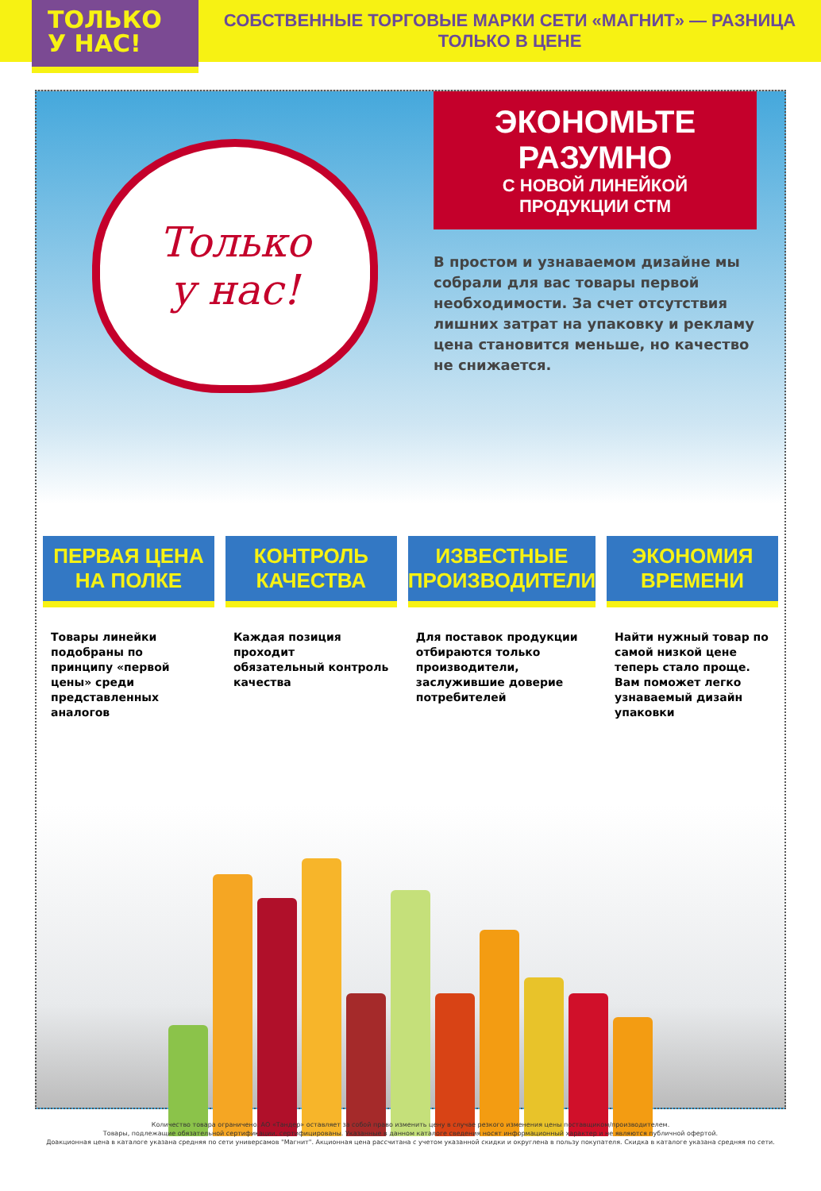ТОЛЬКО
У НАС!
СОБСТВЕННЫЕ ТОРГОВЫЕ МАРКИ СЕТИ «МАГНИТ» — РАЗНИЦА ТОЛЬКО В ЦЕНЕ
Только
у нас!
ЭКОНОМЬТЕ РАЗУМНО
С НОВОЙ ЛИНЕЙКОЙ ПРОДУКЦИИ СТМ
В простом и узнаваемом дизайне мы собрали для вас товары первой необходимости. За счет отсутствия лишних затрат на упаковку и рекламу цена становится меньше, но качество не снижается.
ПЕРВАЯ ЦЕНА
НА ПОЛКЕ
Товары линейки подобраны по принципу «первой цены» среди представленных аналогов
КОНТРОЛЬ
КАЧЕСТВА
Каждая позиция проходит обязательный контроль качества
ИЗВЕСТНЫЕ
ПРОИЗВОДИТЕЛИ
Для поставок продукции отбираются только производители, заслужившие доверие потребителей
ЭКОНОМИЯ
ВРЕМЕНИ
Найти нужный товар по самой низкой цене теперь стало проще. Вам поможет легко узнаваемый дизайн упаковки
Количество товара ограничено. АО «Тандер» оставляет за собой право изменить цену в случае резкого изменения цены поставщиком/производителем.
Товары, подлежащие обязательной сертификации, сертифицированы. Указанные в данном каталоге сведения носят информационный характер и не являются публичной офертой.
Доакционная цена в каталоге указана средняя по сети универсамов "Магнит". Акционная цена рассчитана с учетом указанной скидки и округлена в пользу покупателя. Скидка в каталоге указана средняя по сети.